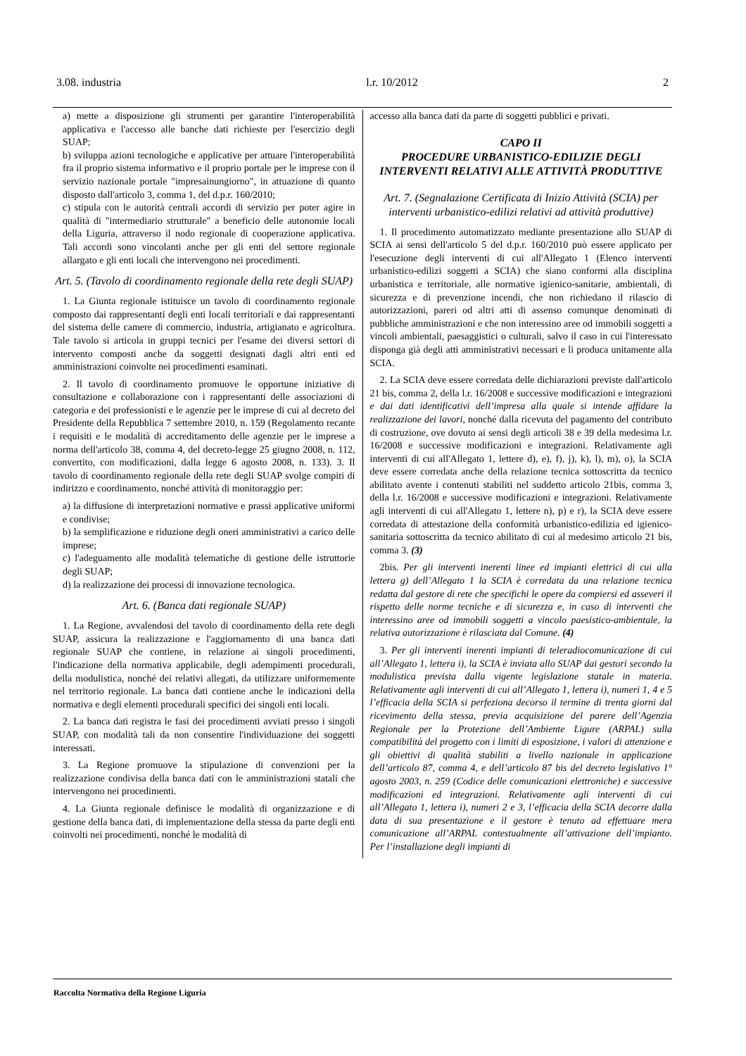3.08. industria l.r. 10/2012 2
a) mette a disposizione gli strumenti per garantire l'interoperabilità applicativa e l'accesso alle banche dati richieste per l'esercizio degli SUAP;
b) sviluppa azioni tecnologiche e applicative per attuare l'interoperabilità fra il proprio sistema informativo e il proprio portale per le imprese con il servizio nazionale portale "impresainungiorno", in attuazione di quanto disposto dall'articolo 3, comma 1, del d.p.r. 160/2010;
c) stipula con le autorità centrali accordi di servizio per poter agire in qualità di "intermediario strutturale" a beneficio delle autonomie locali della Liguria, attraverso il nodo regionale di cooperazione applicativa. Tali accordi sono vincolanti anche per gli enti del settore regionale allargato e gli enti locali che intervengono nei procedimenti.
Art. 5. (Tavolo di coordinamento regionale della rete degli SUAP)
1. La Giunta regionale istituisce un tavolo di coordinamento regionale composto dai rappresentanti degli enti locali territoriali e dai rappresentanti del sistema delle camere di commercio, industria, artigianato e agricoltura. Tale tavolo si articola in gruppi tecnici per l'esame dei diversi settori di intervento composti anche da soggetti designati dagli altri enti ed amministrazioni coinvolte nei procedimenti esaminati.
2. Il tavolo di coordinamento promuove le opportune iniziative di consultazione e collaborazione con i rappresentanti delle associazioni di categoria e dei professionisti e le agenzie per le imprese di cui al decreto del Presidente della Repubblica 7 settembre 2010, n. 159 (Regolamento recante i requisiti e le modalità di accreditamento delle agenzie per le imprese a norma dell'articolo 38, comma 4, del decreto-legge 25 giugno 2008, n. 112, convertito, con modificazioni, dalla legge 6 agosto 2008, n. 133). 3. Il tavolo di coordinamento regionale della rete degli SUAP svolge compiti di indirizzo e coordinamento, nonché attività di monitoraggio per:
a) la diffusione di interpretazioni normative e prassi applicative uniformi e condivise;
b) la semplificazione e riduzione degli oneri amministrativi a carico delle imprese;
c) l'adeguamento alle modalità telematiche di gestione delle istruttorie degli SUAP;
d) la realizzazione dei processi di innovazione tecnologica.
Art. 6. (Banca dati regionale SUAP)
1. La Regione, avvalendosi del tavolo di coordinamento della rete degli SUAP, assicura la realizzazione e l'aggiornamento di una banca dati regionale SUAP che contiene, in relazione ai singoli procedimenti, l'indicazione della normativa applicabile, degli adempimenti procedurali, della modulistica, nonché dei relativi allegati, da utilizzare uniformemente nel territorio regionale. La banca dati contiene anche le indicazioni della normativa e degli elementi procedurali specifici dei singoli enti locali.
2. La banca dati registra le fasi dei procedimenti avviati presso i singoli SUAP, con modalità tali da non consentire l'individuazione dei soggetti interessati.
3. La Regione promuove la stipulazione di convenzioni per la realizzazione condivisa della banca dati con le amministrazioni statali che intervengono nei procedimenti.
4. La Giunta regionale definisce le modalità di organizzazione e di gestione della banca dati, di implementazione della stessa da parte degli enti coinvolti nei procedimenti, nonché le modalità di
accesso alla banca dati da parte di soggetti pubblici e privati.
CAPO II
PROCEDURE URBANISTICO-EDILIZIE DEGLI INTERVENTI RELATIVI ALLE ATTIVITÀ PRODUTTIVE
Art. 7. (Segnalazione Certificata di Inizio Attività (SCIA) per interventi urbanistico-edilizi relativi ad attività produttive)
1. Il procedimento automatizzato mediante presentazione allo SUAP di SCIA ai sensi dell'articolo 5 del d.p.r. 160/2010 può essere applicato per l'esecuzione degli interventi di cui all'Allegato 1 (Elenco interventi urbanistico-edilizi soggetti a SCIA) che siano conformi alla disciplina urbanistica e territoriale, alle normative igienico-sanitarie, ambientali, di sicurezza e di prevenzione incendi, che non richiedano il rilascio di autorizzazioni, pareri od altri atti di assenso comunque denominati di pubbliche amministrazioni e che non interessino aree od immobili soggetti a vincoli ambientali, paesaggistici o culturali, salvo il caso in cui l'interessato disponga già degli atti amministrativi necessari e li produca unitamente alla SCIA.
2. La SCIA deve essere corredata delle dichiarazioni previste dall'articolo 21 bis, comma 2, della l.r. 16/2008 e successive modificazioni e integrazioni e dai dati identificativi dell’impresa alla quale si intende affidare la realizzazione dei lavori, nonché dalla ricevuta del pagamento del contributo di costruzione, ove dovuto ai sensi degli articoli 38 e 39 della medesima l.r. 16/2008 e successive modificazioni e integrazioni. Relativamente agli interventi di cui all'Allegato 1, lettere d), e), f), j), k), l), m), o), la SCIA deve essere corredata anche della relazione tecnica sottoscritta da tecnico abilitato avente i contenuti stabiliti nel suddetto articolo 21bis, comma 3, della l.r. 16/2008 e successive modificazioni e integrazioni. Relativamente agli interventi di cui all'Allegato 1, lettere n), p) e r), la SCIA deve essere corredata di attestazione della conformità urbanistico-edilizia ed igienico-sanitaria sottoscritta da tecnico abilitato di cui al medesimo articolo 21 bis, comma 3. (3)
2bis. Per gli interventi inerenti linee ed impianti elettrici di cui alla lettera g) dell’Allegato 1 la SCIA è corredata da una relazione tecnica redatta dal gestore di rete che specifichi le opere da compiersi ed asseveri il rispetto delle norme tecniche e di sicurezza e, in caso di interventi che interessino aree od immobili soggetti a vincolo paesistico-ambientale, la relativa autorizzazione è rilasciata dal Comune. (4)
3. Per gli interventi inerenti impianti di teleradiocomunicazione di cui all’Allegato 1, lettera i), la SCIA è inviata allo SUAP dai gestori secondo la modulistica prevista dalla vigente legislazione statale in materia. Relativamente agli interventi di cui all’Allegato 1, lettera i), numeri 1, 4 e 5 l’efficacia della SCIA si perfeziona decorso il termine di trenta giorni dal ricevimento della stessa, previa acquisizione del parere dell’Agenzia Regionale per la Protezione dell’Ambiente Ligure (ARPAL) sulla compatibilità del progetto con i limiti di esposizione, i valori di attenzione e gli obiettivi di qualità stabiliti a livello nazionale in applicazione dell’articolo 87, comma 4, e dell’articolo 87 bis del decreto legislativo 1° agosto 2003, n. 259 (Codice delle comunicazioni elettroniche) e successive modificazioni ed integrazioni. Relativamente agli interventi di cui all’Allegato 1, lettera i), numeri 2 e 3, l’efficacia della SCIA decorre dalla data di sua presentazione e il gestore è tenuto ad effettuare mera comunicazione all’ARPAL contestualmente all’attivazione dell’impianto. Per l’installazione degli impianti di
Raccolta Normativa della Regione Liguria